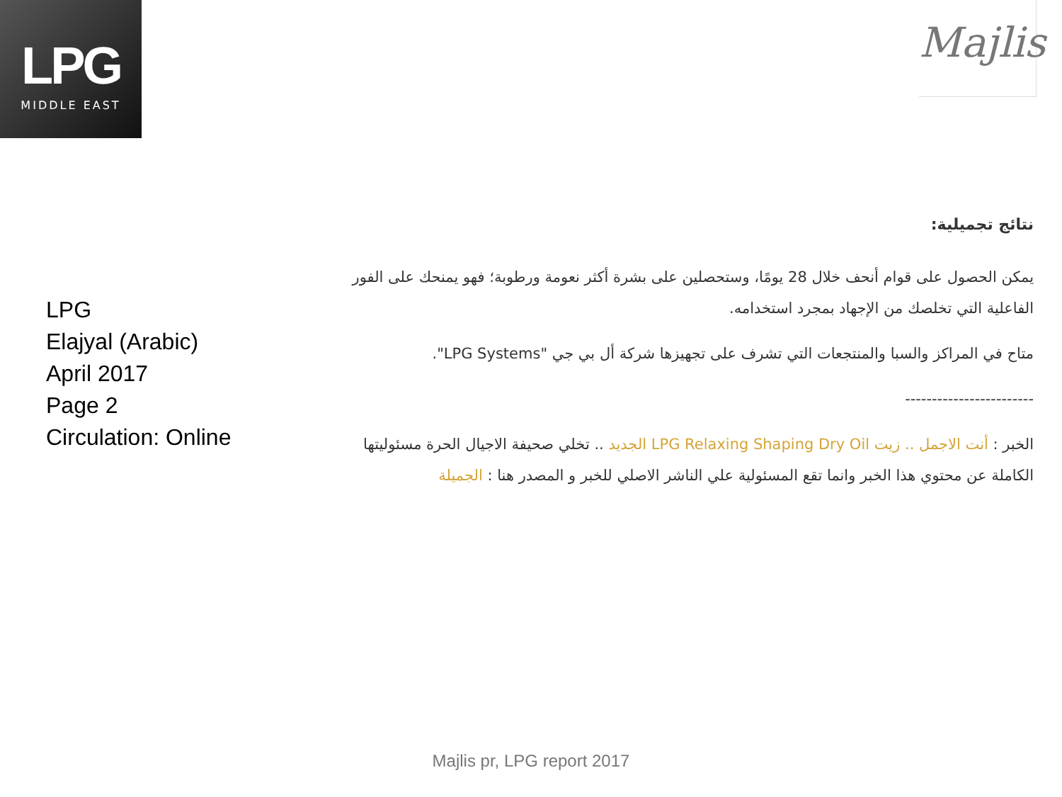LPG
MIDDLE EAST
Majlis
LPG
Elajyal (Arabic)
April 2017
Page 2
Circulation: Online
نتائج تجميلية:
يمكن الحصول على قوام أنحف خلال 28 يومًا، وستحصلين على بشرة أكثر نعومة ورطوبة؛ فهو يمنحك على الفور الفاعلية التي تخلصك من الإجهاد بمجرد استخدامه.
متاح في المراكز والسبا والمنتجعات التي تشرف على تجهيزها شركة أل بي جي "LPG Systems".
------------------------
الخبر : أنت الاجمل .. زيت LPG Relaxing Shaping Dry Oil الجديد .. تخلي صحيفة الاجيال الحرة مسئوليتها الكاملة عن محتوي هذا الخبر وانما تقع المسئولية علي الناشر الاصلي للخبر و المصدر هنا : الجميلة
Majlis pr, LPG report 2017